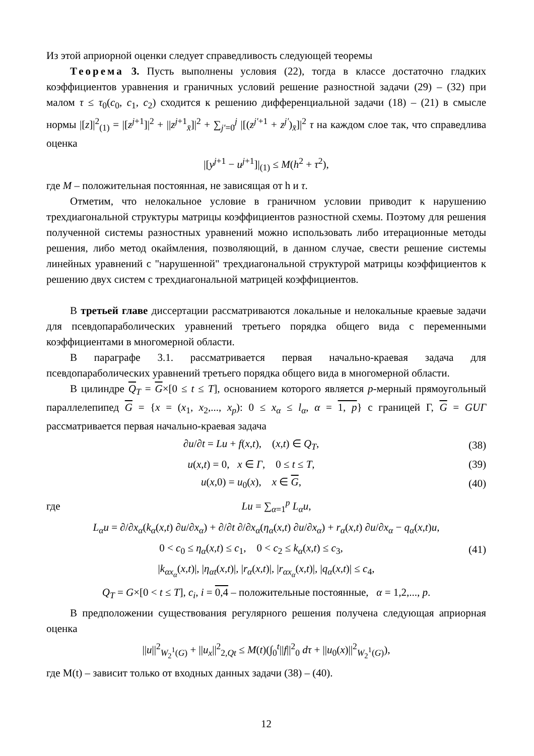Из этой априорной оценки следует справедливость следующей теоремы
Теорема 3. Пусть выполнены условия (22), тогда в классе достаточно гладких коэффициентов уравнения и граничных условий решение разностной задачи (29) – (32) при малом τ ≤ τ<sub>0</sub>(c<sub>0</sub>, c<sub>1</sub>, c<sub>2</sub>) сходится к решению дифференциальной задачи (18) – (21) в смысле нормы |[z]|<sup>2</sup><sub>(1)</sub> = |[z<sup>j+1</sup>]|<sup>2</sup> + ||z<sup>j+1</sup><sub>x̄</sub>]|<sup>2</sup> + ∑<sub>j′=0</sub><sup>j</sup> |[(z<sup>j′+1</sup> + z<sup>j′</sup>)<sub>x̄</sub>]|<sup>2</sup> τ на каждом слое так, что справедлива оценка
|[y<sup>j+1</sup> − u<sup>j+1</sup>]|<sub>(1)</sub> ≤ M(h<sup>2</sup> + τ<sup>2</sup>),
где M – положительная постоянная, не зависящая от h и τ.
Отметим, что нелокальное условие в граничном условии приводит к нарушению трехдиагональной структуры матрицы коэффициентов разностной схемы. Поэтому для решения полученной системы разностных уравнений можно использовать либо итерационные методы решения, либо метод окаймления, позволяющий, в данном случае, свести решение системы линейных уравнений с "нарушенной" трехдиагональной структурой матрицы коэффициентов к решению двух систем с трехдиагональной матрицей коэффициентов.
В третьей главе диссертации рассматриваются локальные и нелокальные краевые задачи для псевдопараболических уравнений третьего порядка общего вида с переменными коэффициентами в многомерной области.
В параграфе 3.1. рассматривается первая начально-краевая задача для псевдопараболических уравнений третьего порядка общего вида в многомерной области.
В цилиндре Q<sub>T</sub> = G×[0 ≤ t ≤ T], основанием которого является p-мерный прямоугольный параллелепипед G = {x = (x<sub>1</sub>, x<sub>2</sub>,..., x<sub>p</sub>): 0 ≤ x<sub>α</sub> ≤ l<sub>α</sub>, α = 1, p} с границей Г, G = GUΓ рассматривается первая начально-краевая задача
∂u/∂t = Lu + f(x,t), (x,t) ∈ Q<sub>T</sub>,
(38)
u(x,t) = 0, x ∈ Γ, 0 ≤ t ≤ T,
(39)
u(x,0) = u<sub>0</sub>(x), x ∈ G, (40)
где Lu = ∑<sub>α=1</sub><sup>p</sup> L<sub>α</sub>u,
L<sub>α</sub>u = ∂/∂x<sub>α</sub>(k<sub>α</sub>(x,t) ∂u/∂x<sub>α</sub>) + ∂/∂t ∂/∂x<sub>α</sub>(η<sub>α</sub>(x,t) ∂u/∂x<sub>α</sub>) + r<sub>α</sub>(x,t) ∂u/∂x<sub>α</sub> − q<sub>α</sub>(x,t)u,
0 < c<sub>0</sub> ≤ η<sub>α</sub>(x,t) ≤ c<sub>1</sub>, 0 < c<sub>2</sub> ≤ k<sub>α</sub>(x,t) ≤ c<sub>3</sub>,
(41)
|k<sub>αx<sub>α</sub></sub>(x,t)|, |η<sub>αt</sub>(x,t)|, |r<sub>α</sub>(x,t)|, |r<sub>αx<sub>α</sub></sub>(x,t)|, |q<sub>α</sub>(x,t)| ≤ c<sub>4</sub>,
Q<sub>T</sub> = G×[0 < t ≤ T], c<sub>i</sub>, i = 0,4 – положительные постоянные, α = 1,2,..., p.
В предположении существования регулярного решения получена следующая априорная оценка
||u||<sup>2</sup><sub>W<sub>2</sub><sup>1</sup>(G)</sub> + ||u<sub>x</sub>||<sup>2</sup><sub>2,Qt</sub> ≤ M(t)(∫<sub>0</sub><sup>t</sup>||f||<sup>2</sup><sub>0</sub> dτ + ||u<sub>0</sub>(x)||<sup>2</sup><sub>W<sub>2</sub><sup>1</sup>(G)</sub>),
где M(t) – зависит только от входных данных задачи (38) – (40).
12